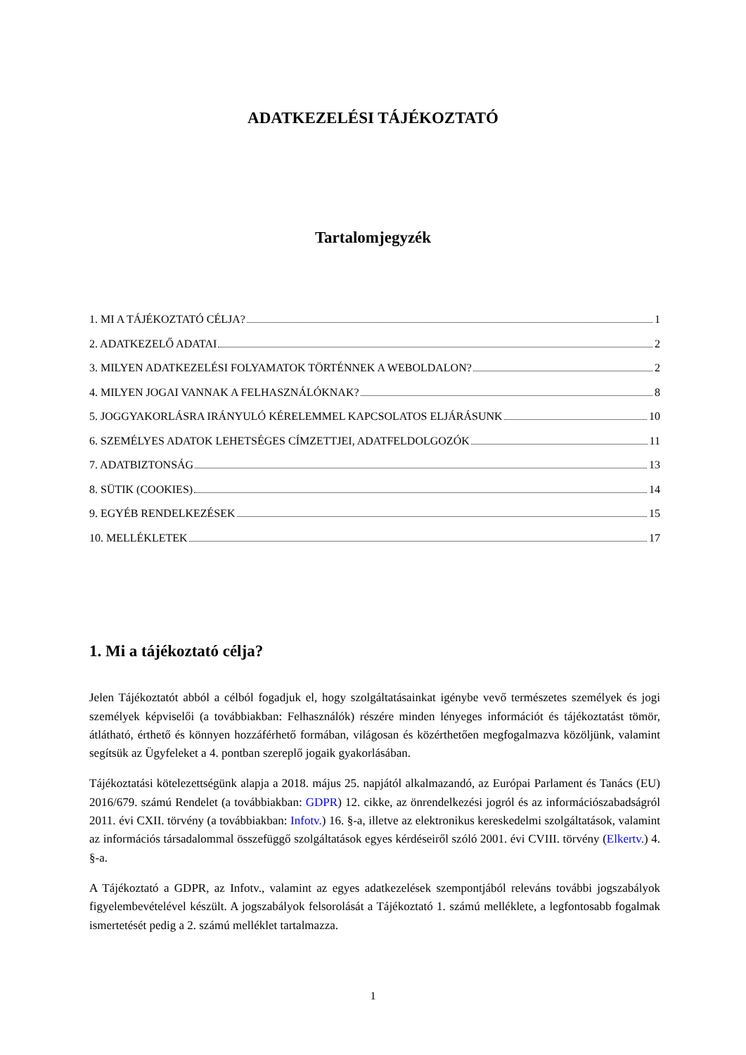ADATKEZELÉSI TÁJÉKOZTATÓ
Tartalomjegyzék
1. MI A TÁJÉKOZTATÓ CÉLJA? 1
2. ADATKEZELŐ ADATAI 2
3. MILYEN ADATKEZELÉSI FOLYAMATOK TÖRTÉNNEK A WEBOLDALON? 2
4. MILYEN JOGAI VANNAK A FELHASZNÁLÓKNAK? 8
5. JOGGYAKORLÁSRA IRÁNYULÓ KÉRELEMMEL KAPCSOLATOS ELJÁRÁSUNK 10
6. SZEMÉLYES ADATOK LEHETSÉGES CÍMZETTJEI, ADATFELDOLGOZÓK 11
7. ADATBIZTONSÁG 13
8. SÜTIK (COOKIES) 14
9. EGYÉB RENDELKEZÉSEK 15
10. MELLÉKLETEK 17
1. Mi a tájékoztató célja?
Jelen Tájékoztatót abból a célból fogadjuk el, hogy szolgáltatásainkat igénybe vevő természetes személyek és jogi személyek képviselői (a továbbiakban: Felhasználók) részére minden lényeges információt és tájékoztatást tömör, átlátható, érthető és könnyen hozzáférhető formában, világosan és közérthetően megfogalmazva közöljünk, valamint segítsük az Ügyfeleket a 4. pontban szereplő jogaik gyakorlásában.
Tájékoztatási kötelezettségünk alapja a 2018. május 25. napjától alkalmazandó, az Európai Parlament és Tanács (EU) 2016/679. számú Rendelet (a továbbiakban: GDPR) 12. cikke, az önrendelkezési jogról és az információszabadságról 2011. évi CXII. törvény (a továbbiakban: Infotv.) 16. §-a, illetve az elektronikus kereskedelmi szolgáltatások, valamint az információs társadalommal összefüggő szolgáltatások egyes kérdéseiről szóló 2001. évi CVIII. törvény (Elkertv.) 4. §-a.
A Tájékoztató a GDPR, az Infotv., valamint az egyes adatkezelések szempontjából releváns további jogszabályok figyelembevételével készült. A jogszabályok felsorolását a Tájékoztató 1. számú melléklete, a legfontosabb fogalmak ismertetését pedig a 2. számú melléklet tartalmazza.
1